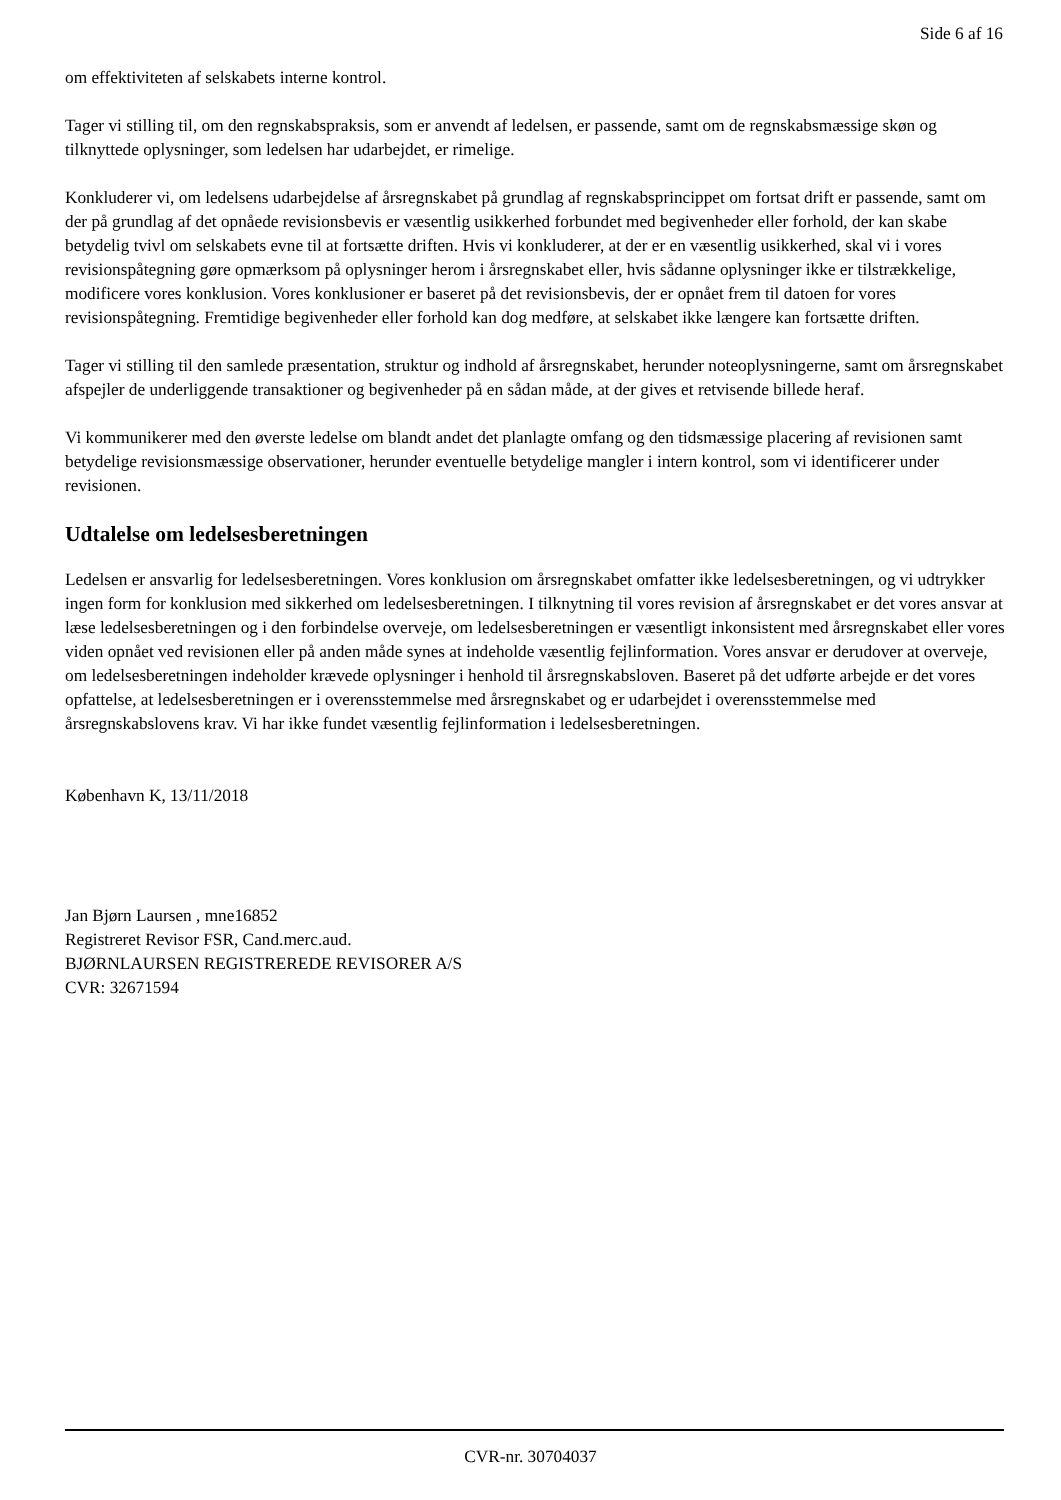Side 6 af 16
om effektiviteten af selskabets interne kontrol.
Tager vi stilling til, om den regnskabspraksis, som er anvendt af ledelsen, er passende, samt om de regnskabsmæssige skøn og tilknyttede oplysninger, som ledelsen har udarbejdet, er rimelige.
Konkluderer vi, om ledelsens udarbejdelse af årsregnskabet på grundlag af regnskabsprincippet om fortsat drift er passende, samt om der på grundlag af det opnåede revisionsbevis er væsentlig usikkerhed forbundet med begivenheder eller forhold, der kan skabe betydelig tvivl om selskabets evne til at fortsætte driften. Hvis vi konkluderer, at der er en væsentlig usikkerhed, skal vi i vores revisionspåtegning gøre opmærksom på oplysninger herom i årsregnskabet eller, hvis sådanne oplysninger ikke er tilstrækkelige, modificere vores konklusion. Vores konklusioner er baseret på det revisionsbevis, der er opnået frem til datoen for vores revisionspåtegning. Fremtidige begivenheder eller forhold kan dog medføre, at selskabet ikke længere kan fortsætte driften.
Tager vi stilling til den samlede præsentation, struktur og indhold af årsregnskabet, herunder noteoplysningerne, samt om årsregnskabet afspejler de underliggende transaktioner og begivenheder på en sådan måde, at der gives et retvisende billede heraf.
Vi kommunikerer med den øverste ledelse om blandt andet det planlagte omfang og den tidsmæssige placering af revisionen samt betydelige revisionsmæssige observationer, herunder eventuelle betydelige mangler i intern kontrol, som vi identificerer under revisionen.
Udtalelse om ledelsesberetningen
Ledelsen er ansvarlig for ledelsesberetningen. Vores konklusion om årsregnskabet omfatter ikke ledelsesberetningen, og vi udtrykker ingen form for konklusion med sikkerhed om ledelsesberetningen. I tilknytning til vores revision af årsregnskabet er det vores ansvar at læse ledelsesberetningen og i den forbindelse overveje, om ledelsesberetningen er væsentligt inkonsistent med årsregnskabet eller vores viden opnået ved revisionen eller på anden måde synes at indeholde væsentlig fejlinformation. Vores ansvar er derudover at overveje, om ledelsesberetningen indeholder krævede oplysninger i henhold til årsregnskabsloven. Baseret på det udførte arbejde er det vores opfattelse, at ledelsesberetningen er i overensstemmelse med årsregnskabet og er udarbejdet i overensstemmelse med årsregnskabslovens krav. Vi har ikke fundet væsentlig fejlinformation i ledelsesberetningen.
København K, 13/11/2018
Jan Bjørn Laursen , mne16852
Registreret Revisor FSR, Cand.merc.aud.
BJØRNLAURSEN REGISTREREDE REVISORER A/S
CVR: 32671594
CVR-nr. 30704037